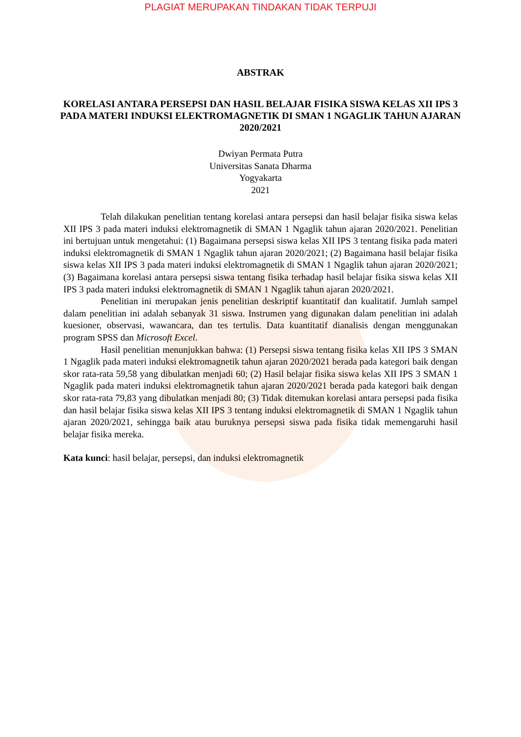PLAGIAT MERUPAKAN TINDAKAN TIDAK TERPUJI
ABSTRAK
KORELASI ANTARA PERSEPSI DAN HASIL BELAJAR FISIKA SISWA KELAS XII IPS 3 PADA MATERI INDUKSI ELEKTROMAGNETIK DI SMAN 1 NGAGLIK TAHUN AJARAN 2020/2021
Dwiyan Permata Putra
Universitas Sanata Dharma
Yogyakarta
2021
Telah dilakukan penelitian tentang korelasi antara persepsi dan hasil belajar fisika siswa kelas XII IPS 3 pada materi induksi elektromagnetik di SMAN 1 Ngaglik tahun ajaran 2020/2021. Penelitian ini bertujuan untuk mengetahui: (1) Bagaimana persepsi siswa kelas XII IPS 3 tentang fisika pada materi induksi elektromagnetik di SMAN 1 Ngaglik tahun ajaran 2020/2021; (2) Bagaimana hasil belajar fisika siswa kelas XII IPS 3 pada materi induksi elektromagnetik di SMAN 1 Ngaglik tahun ajaran 2020/2021; (3) Bagaimana korelasi antara persepsi siswa tentang fisika terhadap hasil belajar fisika siswa kelas XII IPS 3 pada materi induksi elektromagnetik di SMAN 1 Ngaglik tahun ajaran 2020/2021.
Penelitian ini merupakan jenis penelitian deskriptif kuantitatif dan kualitatif. Jumlah sampel dalam penelitian ini adalah sebanyak 31 siswa. Instrumen yang digunakan dalam penelitian ini adalah kuesioner, observasi, wawancara, dan tes tertulis. Data kuantitatif dianalisis dengan menggunakan program SPSS dan Microsoft Excel.
Hasil penelitian menunjukkan bahwa: (1) Persepsi siswa tentang fisika kelas XII IPS 3 SMAN 1 Ngaglik pada materi induksi elektromagnetik tahun ajaran 2020/2021 berada pada kategori baik dengan skor rata-rata 59,58 yang dibulatkan menjadi 60; (2) Hasil belajar fisika siswa kelas XII IPS 3 SMAN 1 Ngaglik pada materi induksi elektromagnetik tahun ajaran 2020/2021 berada pada kategori baik dengan skor rata-rata 79,83 yang dibulatkan menjadi 80; (3) Tidak ditemukan korelasi antara persepsi pada fisika dan hasil belajar fisika siswa kelas XII IPS 3 tentang induksi elektromagnetik di SMAN 1 Ngaglik tahun ajaran 2020/2021, sehingga baik atau buruknya persepsi siswa pada fisika tidak memengaruhi hasil belajar fisika mereka.
Kata kunci: hasil belajar, persepsi, dan induksi elektromagnetik